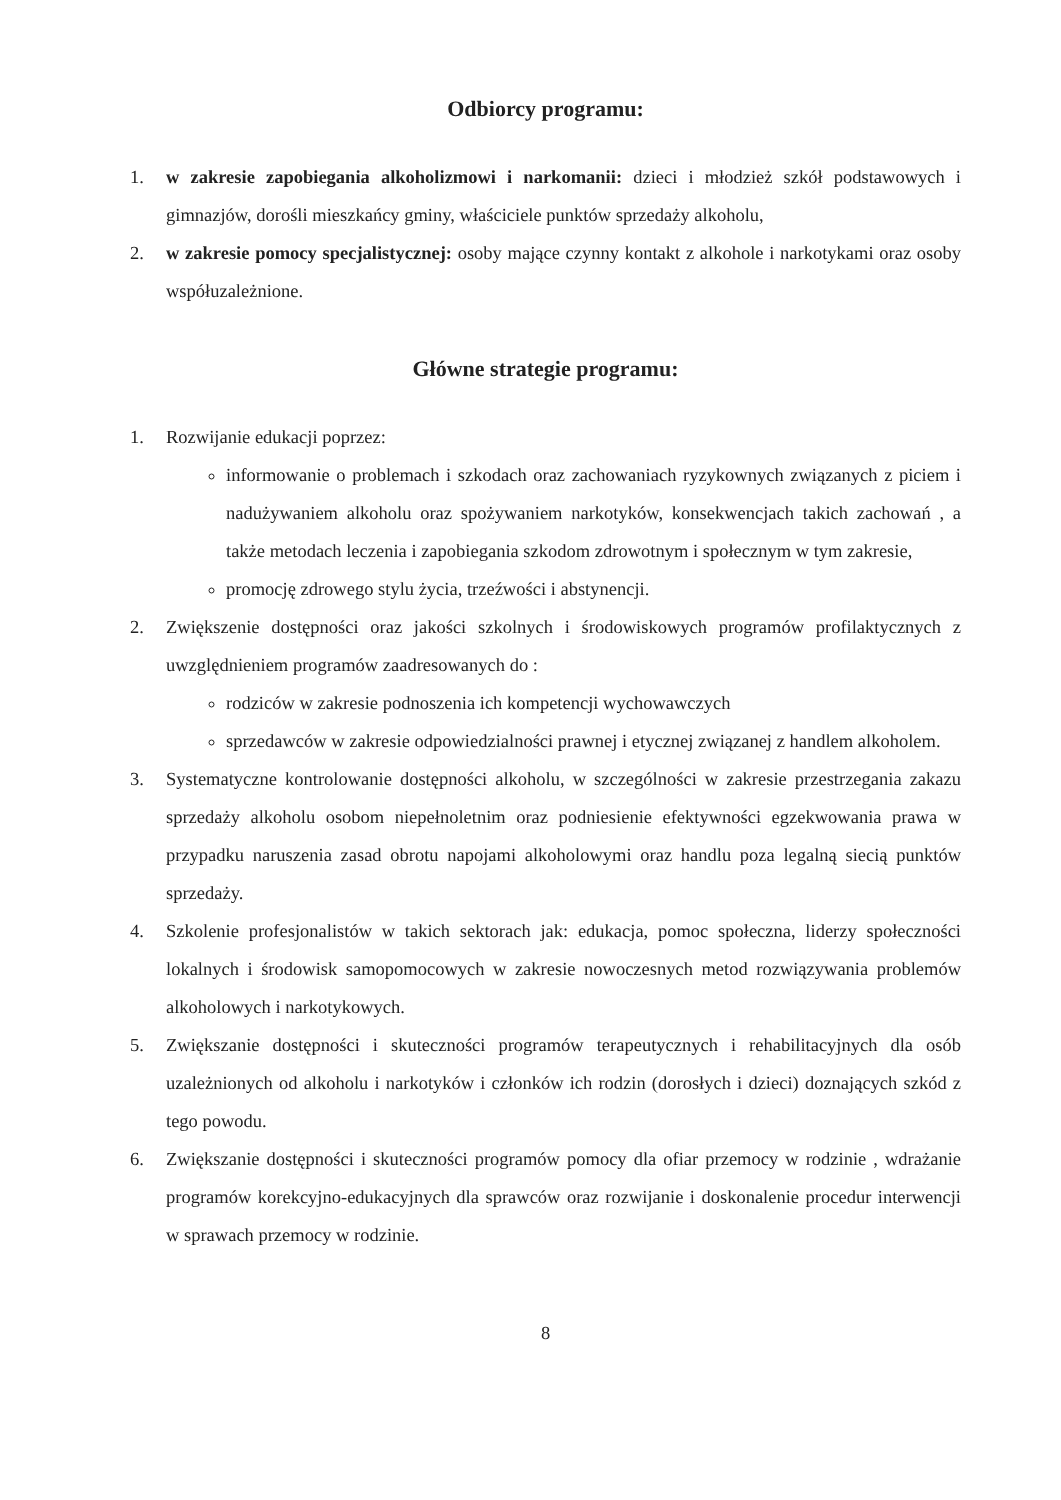Odbiorcy programu:
1. w zakresie zapobiegania alkoholizmowi i narkomanii: dzieci i młodzież szkół podstawowych i gimnazjów, dorośli mieszkańcy gminy, właściciele punktów sprzedaży alkoholu,
2. w zakresie pomocy specjalistycznej: osoby mające czynny kontakt z alkohole i narkotykami oraz osoby współuzależnione.
Główne strategie programu:
1. Rozwijanie edukacji poprzez:
informowanie o problemach i szkodach oraz zachowaniach ryzykownych związanych z piciem i nadużywaniem alkoholu oraz spożywaniem narkotyków, konsekwencjach takich zachowań , a także metodach leczenia i zapobiegania szkodom zdrowotnym i społecznym w tym zakresie,
promocję zdrowego stylu życia, trzeźwości i abstynencji.
2. Zwiększenie dostępności oraz jakości szkolnych i środowiskowych programów profilaktycznych z uwzględnieniem programów zaadresowanych do :
rodziców w zakresie podnoszenia ich kompetencji wychowawczych
sprzedawców w zakresie odpowiedzialności prawnej i etycznej związanej z handlem alkoholem.
3. Systematyczne kontrolowanie dostępności alkoholu, w szczególności w zakresie przestrzegania zakazu sprzedaży alkoholu osobom niepełnoletnim oraz podniesienie efektywności egzekwowania prawa w przypadku naruszenia zasad obrotu napojami alkoholowymi oraz handlu poza legalną siecią punktów sprzedaży.
4. Szkolenie profesjonalistów w takich sektorach jak: edukacja, pomoc społeczna, liderzy społeczności lokalnych i środowisk samopomocowych w zakresie nowoczesnych metod rozwiązywania problemów alkoholowych i narkotykowych.
5. Zwiększanie dostępności i skuteczności programów terapeutycznych i rehabilitacyjnych dla osób uzależnionych od alkoholu i narkotyków i członków ich rodzin (dorosłych i dzieci) doznających szkód z tego powodu.
6. Zwiększanie dostępności i skuteczności programów pomocy dla ofiar przemocy w rodzinie , wdrażanie programów korekcyjno-edukacyjnych dla sprawców oraz rozwijanie i doskonalenie procedur interwencji w sprawach przemocy w rodzinie.
8